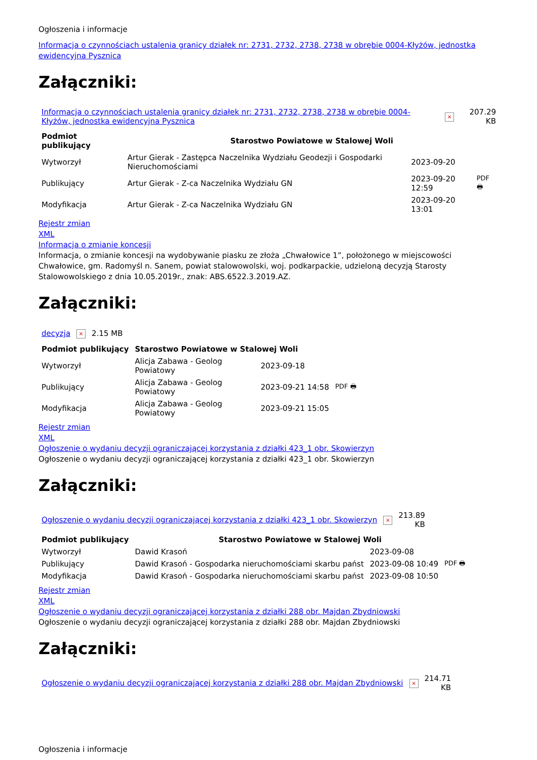Ogłoszenia i informacje
Informacja o czynnościach ustalenia granicy działek nr: 2731, 2732, 2738, 2738 w obrębie 0004-Kłyżów, jednostka ewidencyjna Pysznica
Załączniki:
| Informacja o czynnościach ustalenia granicy działek nr: 2731, 2732, 2738, 2738 w obrębie 0004-Kłyżów, jednostka ewidencyjna Pysznica | × | 207.29 KB |
| Podmiot publikujący | Starostwo Powiatowe w Stalowej Woli | | |
| --- | --- | --- | --- |
| Wytworzył | Artur Gierak - Zastępca Naczelnika Wydziału Geodezji i Gospodarki Nieruchomościami | 2023-09-20 | PDF 🖶 |
| Publikujący | Artur Gierak - Z-ca Naczelnika Wydziału GN | 2023-09-20 12:59 | |
| Modyfikacja | Artur Gierak - Z-ca Naczelnika Wydziału GN | 2023-09-20 13:01 | |
Rejestr zmian
XML
Informacja o zmianie koncesji
Informacja, o zmianie koncesji na wydobywanie piasku ze złoża „Chwałowice 1”, położonego w miejscowości Chwałowice, gm. Radomyśl n. Sanem, powiat stalowowolski, woj. podkarpackie, udzieloną decyzją Starosty Stalowowolskiego z dnia 10.05.2019r., znak: ABS.6522.3.2019.AZ.
Załączniki:
| decyzja | × | 2.15 MB |
| Podmiot publikujący | Starostwo Powiatowe w Stalowej Woli | | |
| --- | --- | --- | --- |
| Wytworzył | Alicja Zabawa - Geolog Powiatowy | 2023-09-18 | PDF 🖶 |
| Publikujący | Alicja Zabawa - Geolog Powiatowy | 2023-09-21 14:58 | |
| Modyfikacja | Alicja Zabawa - Geolog Powiatowy | 2023-09-21 15:05 | |
Rejestr zmian
XML
Ogłoszenie o wydaniu decyzji ograniczającej korzystania z działki 423_1 obr. Skowierzyn
Ogłoszenie o wydaniu decyzji ograniczającej korzystania z działki 423_1 obr. Skowierzyn
Załączniki:
| Ogłoszenie o wydaniu decyzji ograniczającej korzystania z działki 423_1 obr. Skowierzyn | × | 213.89 KB |
| Podmiot publikujący | Starostwo Powiatowe w Stalowej Woli | | |
| --- | --- | --- | --- |
| Wytworzył | Dawid Krasoń | 2023-09-08 | PDF 🖶 |
| Publikujący | Dawid Krasoń - Gospodarka nieruchomościami skarbu państ | 2023-09-08 10:49 | |
| Modyfikacja | Dawid Krasoń - Gospodarka nieruchomościami skarbu państ | 2023-09-08 10:50 | |
Rejestr zmian
XML
Ogłoszenie o wydaniu decyzji ograniczającej korzystania z działki 288 obr. Majdan Zbydniowski
Ogłoszenie o wydaniu decyzji ograniczającej korzystania z działki 288 obr. Majdan Zbydniowski
Załączniki:
| Ogłoszenie o wydaniu decyzji ograniczającej korzystania z działki 288 obr. Majdan Zbydniowski | × | 214.71 KB |
Ogłoszenia i informacje